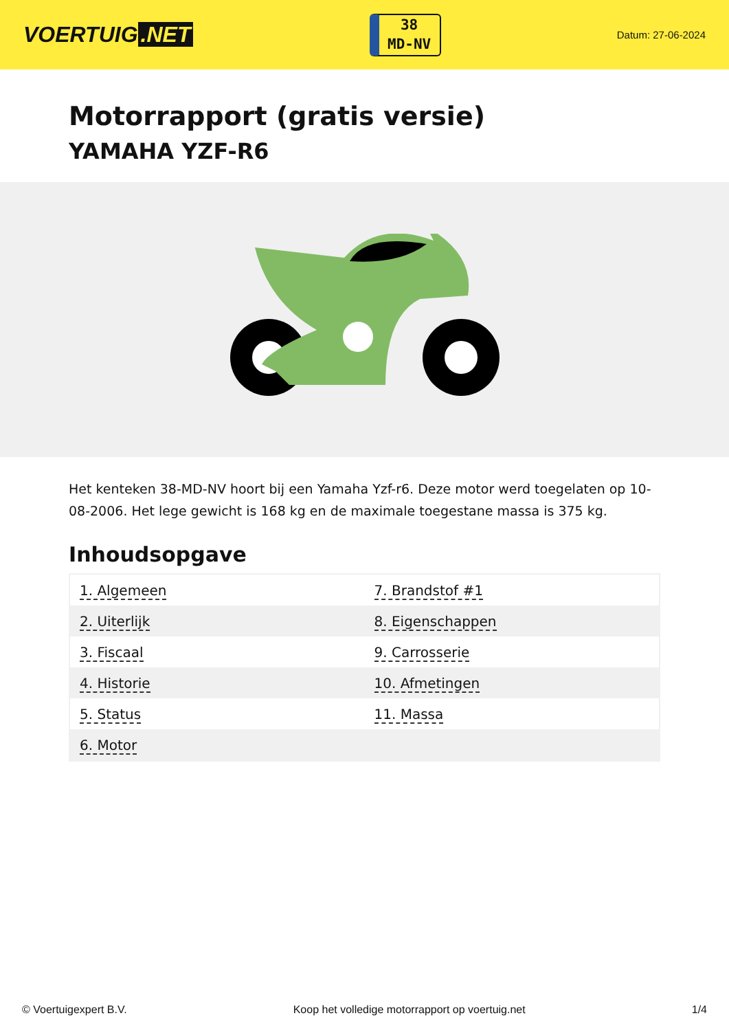VOERTUIG.NET
38
MD-NV
Datum: 27-06-2024
Motorrapport (gratis versie)
YAMAHA YZF-R6
Het kenteken 38-MD-NV hoort bij een Yamaha Yzf-r6. Deze motor werd toegelaten op 10-08-2006. Het lege gewicht is 168 kg en de maximale toegestane massa is 375 kg.
Inhoudsopgave
| 1. Algemeen | 7. Brandstof #1 |
| 2. Uiterlijk | 8. Eigenschappen |
| 3. Fiscaal | 9. Carrosserie |
| 4. Historie | 10. Afmetingen |
| 5. Status | 11. Massa |
| 6. Motor | |
© Voertuigexpert B.V. Koop het volledige motorrapport op voertuig.net 1/4